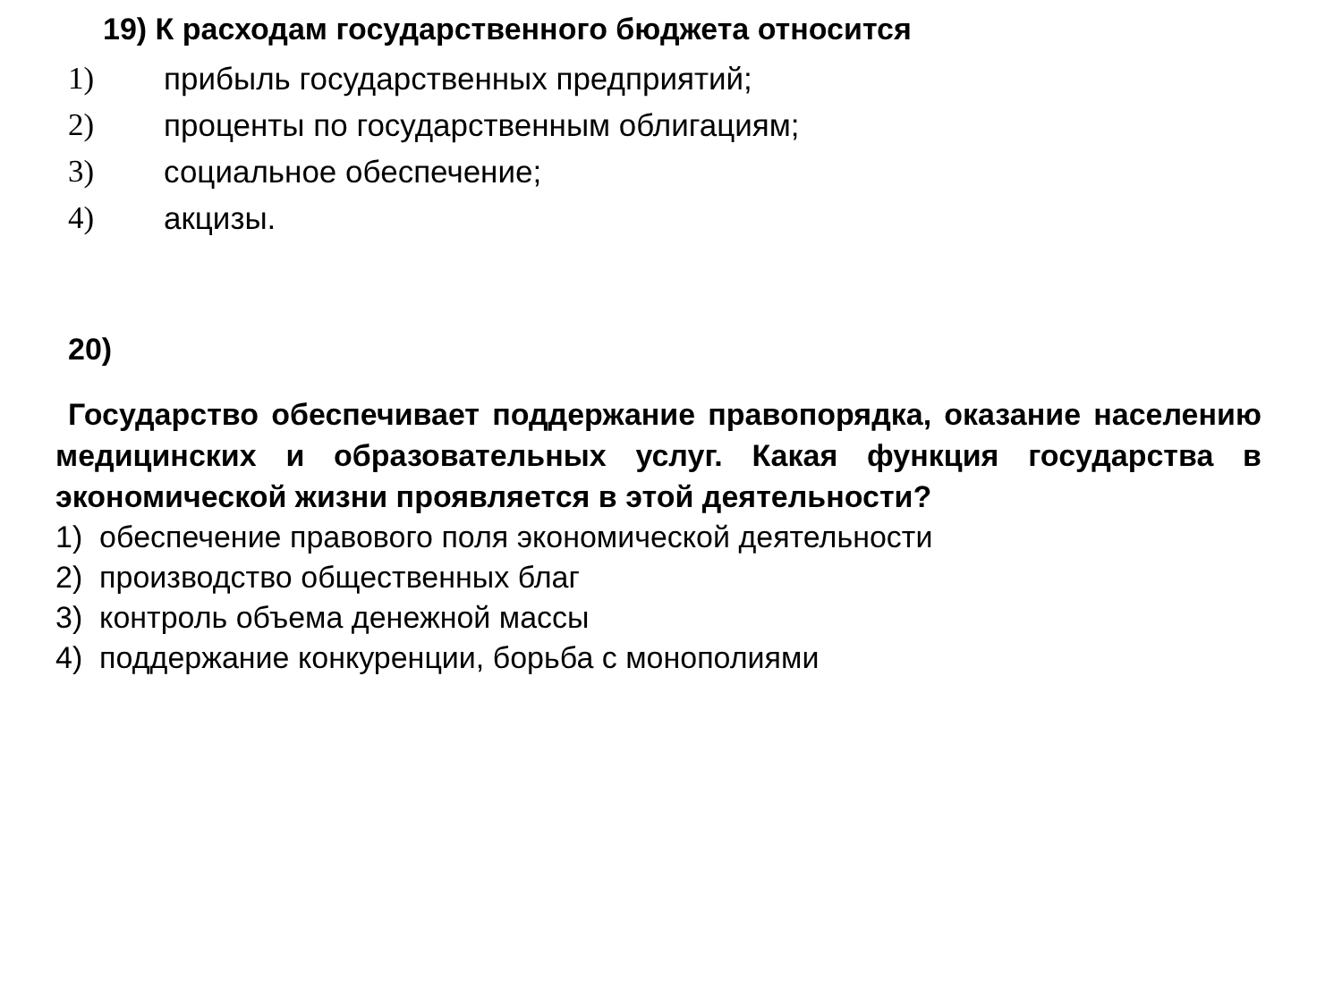19) К расходам государственного бюджета относится
1) прибыль государственных предприятий;
2) проценты по государственным облигациям;
3) социальное обеспечение;
4) акцизы.
20)
Государство обеспечивает поддержание правопорядка, оказание населению медицинских и образовательных услуг. Какая функция государства в экономической жизни проявляется в этой деятельности?
1) обеспечение правового поля экономической деятельности
2) производство общественных благ
3) контроль объема денежной массы
4) поддержание конкуренции, борьба с монополиями